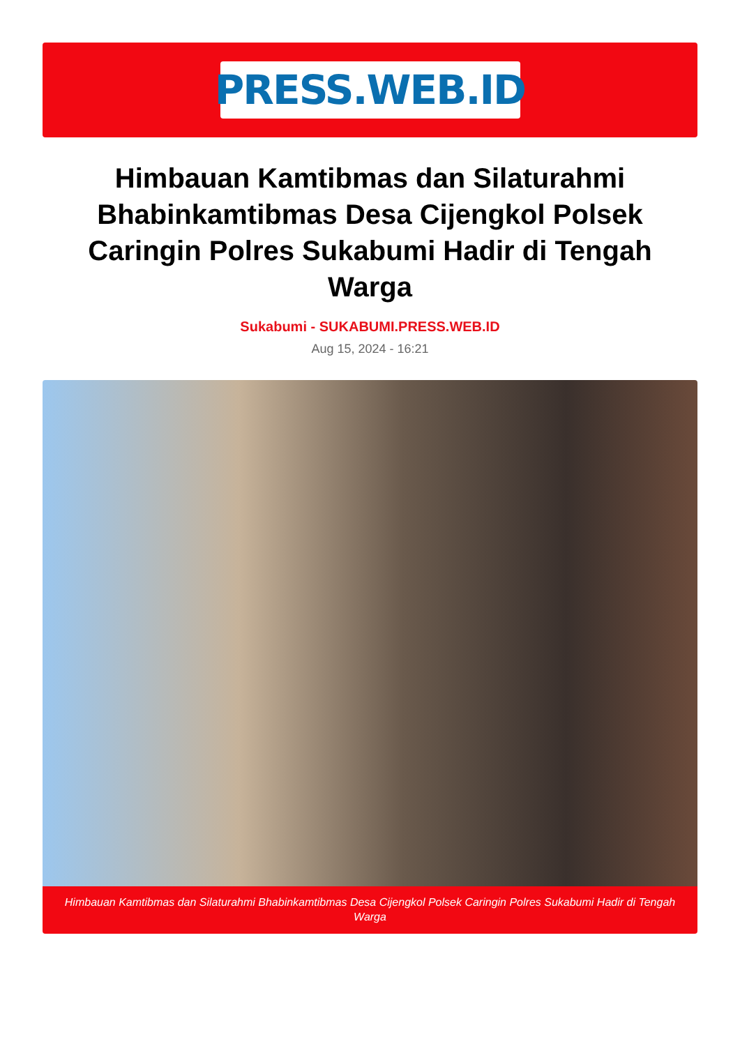PRESS.WEB.ID
Himbauan Kamtibmas dan Silaturahmi Bhabinkamtibmas Desa Cijengkol Polsek Caringin Polres Sukabumi Hadir di Tengah Warga
Sukabumi - SUKABUMI.PRESS.WEB.ID
Aug 15, 2024 - 16:21
Himbauan Kamtibmas dan Silaturahmi Bhabinkamtibmas Desa Cijengkol Polsek Caringin Polres Sukabumi Hadir di Tengah Warga